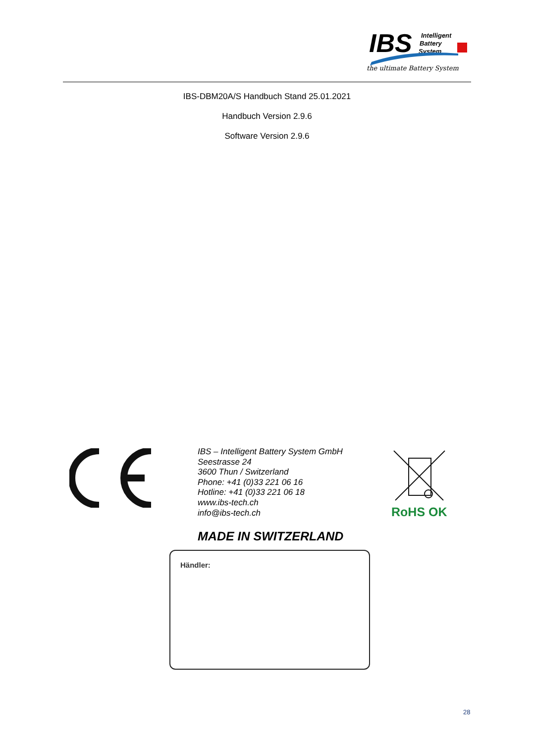IBS
Intelligent
Battery
System
the ultimate Battery System
IBS-DBM20A/S Handbuch Stand 25.01.2021
Handbuch Version 2.9.6
Software Version 2.9.6
IBS – Intelligent Battery System GmbH
Seestrasse 24
3600 Thun / Switzerland
Phone: +41 (0)33 221 06 16
Hotline: +41 (0)33 221 06 18
www.ibs-tech.ch
info@ibs-tech.ch
RoHS OK
MADE IN SWITZERLAND
Händler:
28